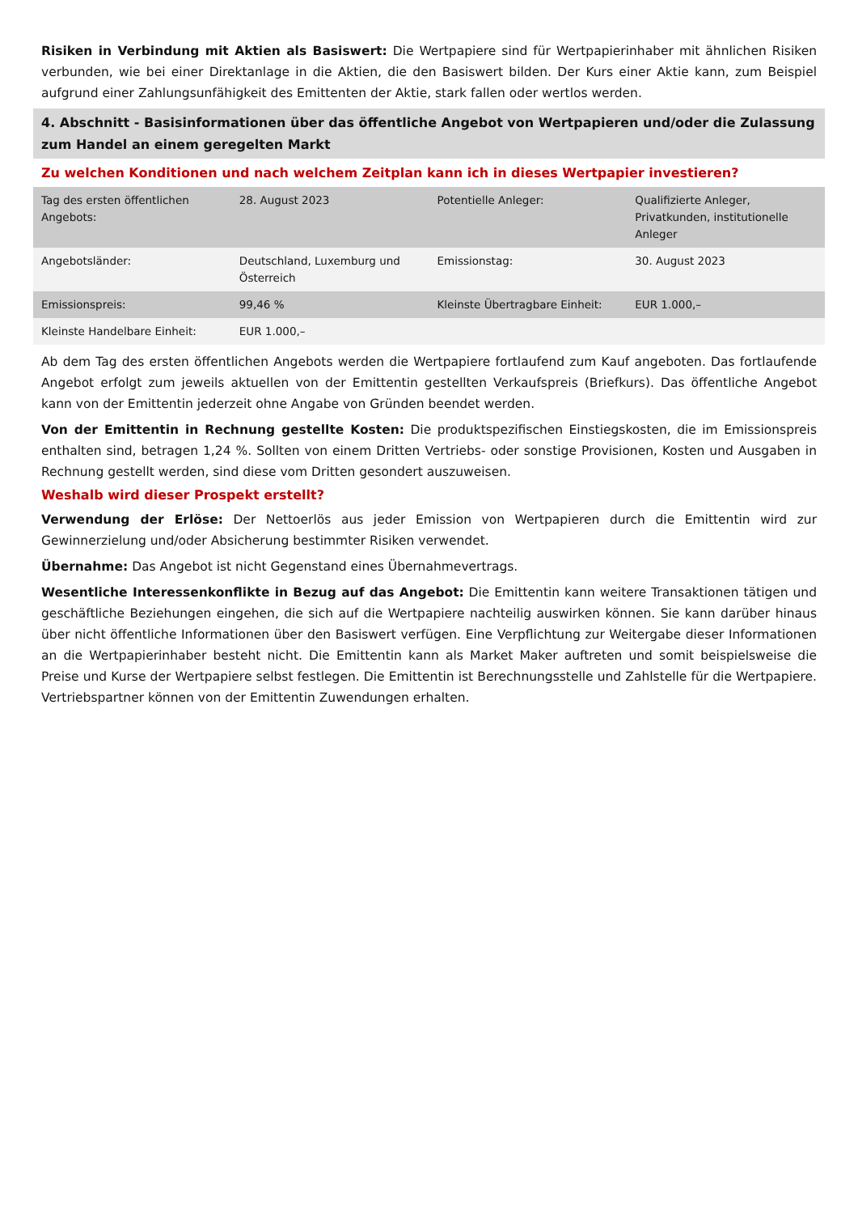Risiken in Verbindung mit Aktien als Basiswert: Die Wertpapiere sind für Wertpapierinhaber mit ähnlichen Risiken verbunden, wie bei einer Direktanlage in die Aktien, die den Basiswert bilden. Der Kurs einer Aktie kann, zum Beispiel aufgrund einer Zahlungsunfähigkeit des Emittenten der Aktie, stark fallen oder wertlos werden.
4. Abschnitt - Basisinformationen über das öffentliche Angebot von Wertpapieren und/oder die Zulassung zum Handel an einem geregelten Markt
Zu welchen Konditionen und nach welchem Zeitplan kann ich in dieses Wertpapier investieren?
| Tag des ersten öffentlichen Angebots: | 28. August 2023 | Potentielle Anleger: | Qualifizierte Anleger, Privatkunden, institutionelle Anleger |
| Angebotsländer: | Deutschland, Luxemburg und Österreich | Emissionstag: | 30. August 2023 |
| Emissionspreis: | 99,46 % | Kleinste Übertragbare Einheit: | EUR 1.000,– |
| Kleinste Handelbare Einheit: | EUR 1.000,– | | |
Ab dem Tag des ersten öffentlichen Angebots werden die Wertpapiere fortlaufend zum Kauf angeboten. Das fortlaufende Angebot erfolgt zum jeweils aktuellen von der Emittentin gestellten Verkaufspreis (Briefkurs). Das öffentliche Angebot kann von der Emittentin jederzeit ohne Angabe von Gründen beendet werden.
Von der Emittentin in Rechnung gestellte Kosten: Die produktspezifischen Einstiegskosten, die im Emissionspreis enthalten sind, betragen 1,24 %. Sollten von einem Dritten Vertriebs- oder sonstige Provisionen, Kosten und Ausgaben in Rechnung gestellt werden, sind diese vom Dritten gesondert auszuweisen.
Weshalb wird dieser Prospekt erstellt?
Verwendung der Erlöse: Der Nettoerlös aus jeder Emission von Wertpapieren durch die Emittentin wird zur Gewinnerzielung und/oder Absicherung bestimmter Risiken verwendet.
Übernahme: Das Angebot ist nicht Gegenstand eines Übernahmevertrags.
Wesentliche Interessenkonflikte in Bezug auf das Angebot: Die Emittentin kann weitere Transaktionen tätigen und geschäftliche Beziehungen eingehen, die sich auf die Wertpapiere nachteilig auswirken können. Sie kann darüber hinaus über nicht öffentliche Informationen über den Basiswert verfügen. Eine Verpflichtung zur Weitergabe dieser Informationen an die Wertpapierinhaber besteht nicht. Die Emittentin kann als Market Maker auftreten und somit beispielsweise die Preise und Kurse der Wertpapiere selbst festlegen. Die Emittentin ist Berechnungsstelle und Zahlstelle für die Wertpapiere. Vertriebspartner können von der Emittentin Zuwendungen erhalten.